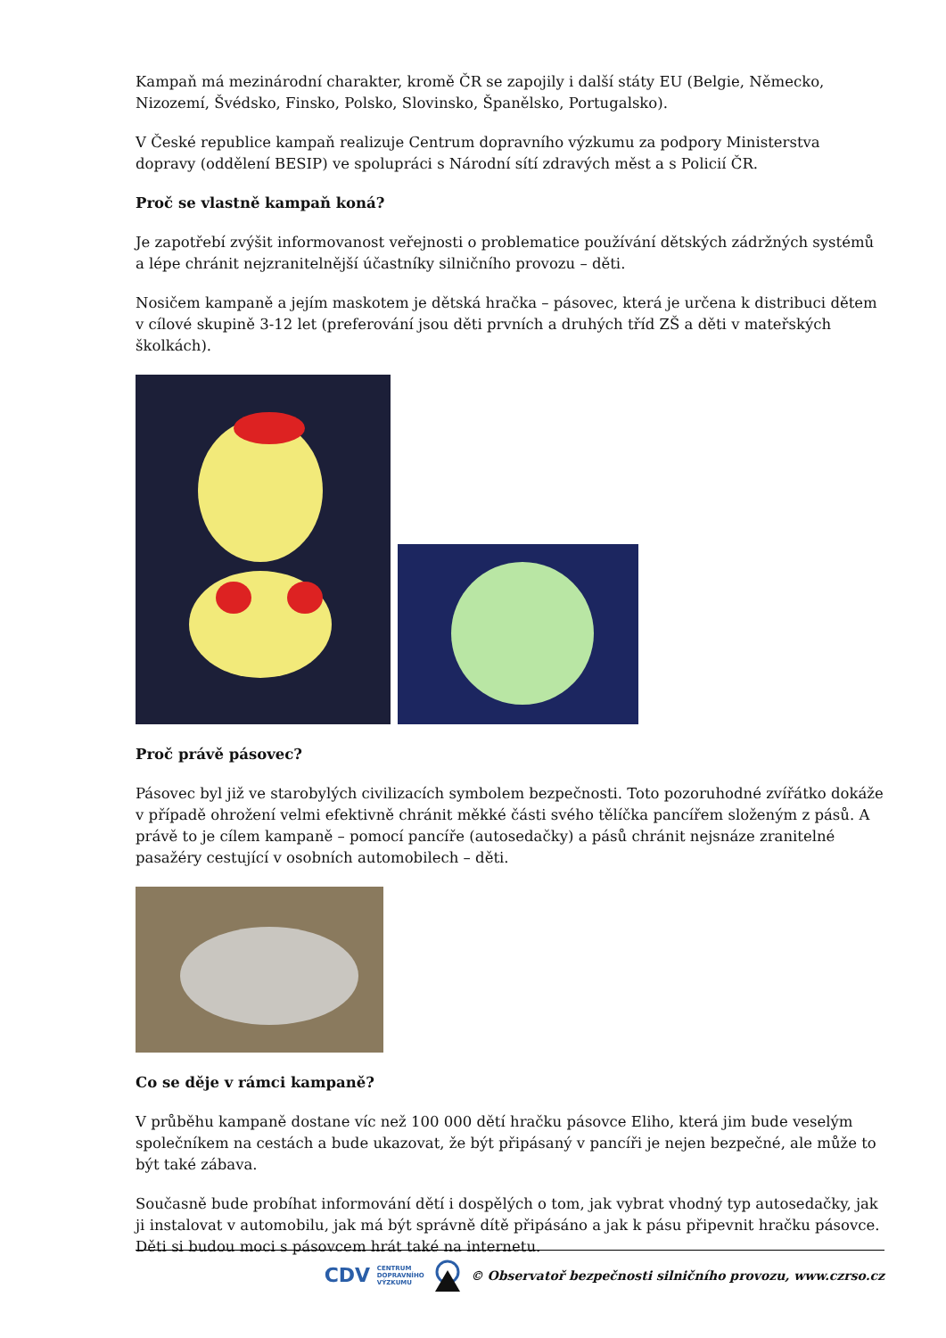Kampaň má mezinárodní charakter, kromě ČR se zapojily i další státy EU (Belgie, Německo, Nizozemí, Švédsko, Finsko, Polsko, Slovinsko, Španělsko, Portugalsko).
V České republice kampaň realizuje Centrum dopravního výzkumu za podpory Ministerstva dopravy (oddělení BESIP) ve spolupráci s Národní sítí zdravých měst a s Policií ČR.
Proč se vlastně kampaň koná?
Je zapotřebí zvýšit informovanost veřejnosti o problematice používání dětských zádržných systémů a lépe chránit nejzranitelnější účastníky silničního provozu – děti.
Nosičem kampaně a jejím maskotem je dětská hračka – pásovec, která je určena k distribuci dětem v cílové skupině 3-12 let (preferování jsou děti prvních a druhých tříd ZŠ a děti v mateřských školkách).
Proč právě pásovec?
Pásovec byl již ve starobylých civilizacích symbolem bezpečnosti. Toto pozoruhodné zvířátko dokáže v případě ohrožení velmi efektivně chránit měkké části svého tělíčka pancířem složeným z pásů. A právě to je cílem kampaně – pomocí pancíře (autosedačky) a pásů chránit nejsnáze zranitelné pasažéry cestující v osobních automobilech – děti.
Co se děje v rámci kampaně?
V průběhu kampaně dostane víc než 100 000 dětí hračku pásovce Eliho, která jim bude veselým společníkem na cestách a bude ukazovat, že být připásaný v pancíři je nejen bezpečné, ale může to být také zábava.
Současně bude probíhat informování dětí i dospělých o tom, jak vybrat vhodný typ autosedačky, jak ji instalovat v automobilu, jak má být správně dítě připásáno a jak k pásu připevnit hračku pásovce. Děti si budou moci s pásovcem hrát také na internetu.
CDV CENTRUM
DOPRAVNÍHO
VÝZKUMU © Observatoř bezpečnosti silničního provozu, www.czrso.cz